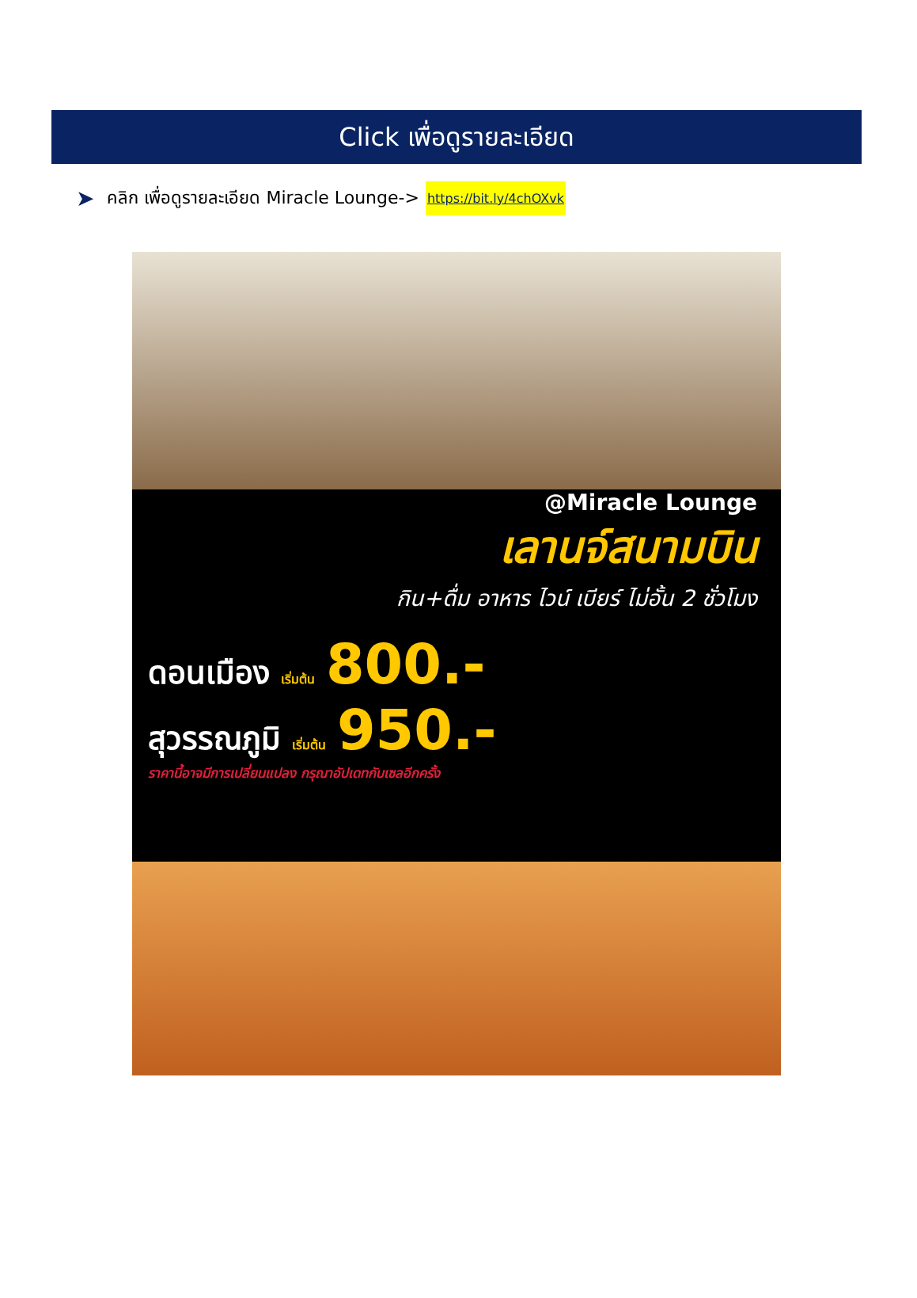Click เพื่อดูรายละเอียด
➤ คลิก เพื่อดูรายละเอียด Miracle Lounge-> https://bit.ly/4chOXvk
@Miracle Lounge
เลานจ์สนามบิน
กิน+ดื่ม อาหาร ไวน์ เบียร์ ไม่อั้น 2 ชั่วโมง
ดอนเมือง เริ่มต้น 800.-
สุวรรณภูมิ เริ่มต้น 950.-
ราคานี้อาจมีการเปลี่ยนแปลง กรุณาอัปเดทกับเซลอีกครั้ง